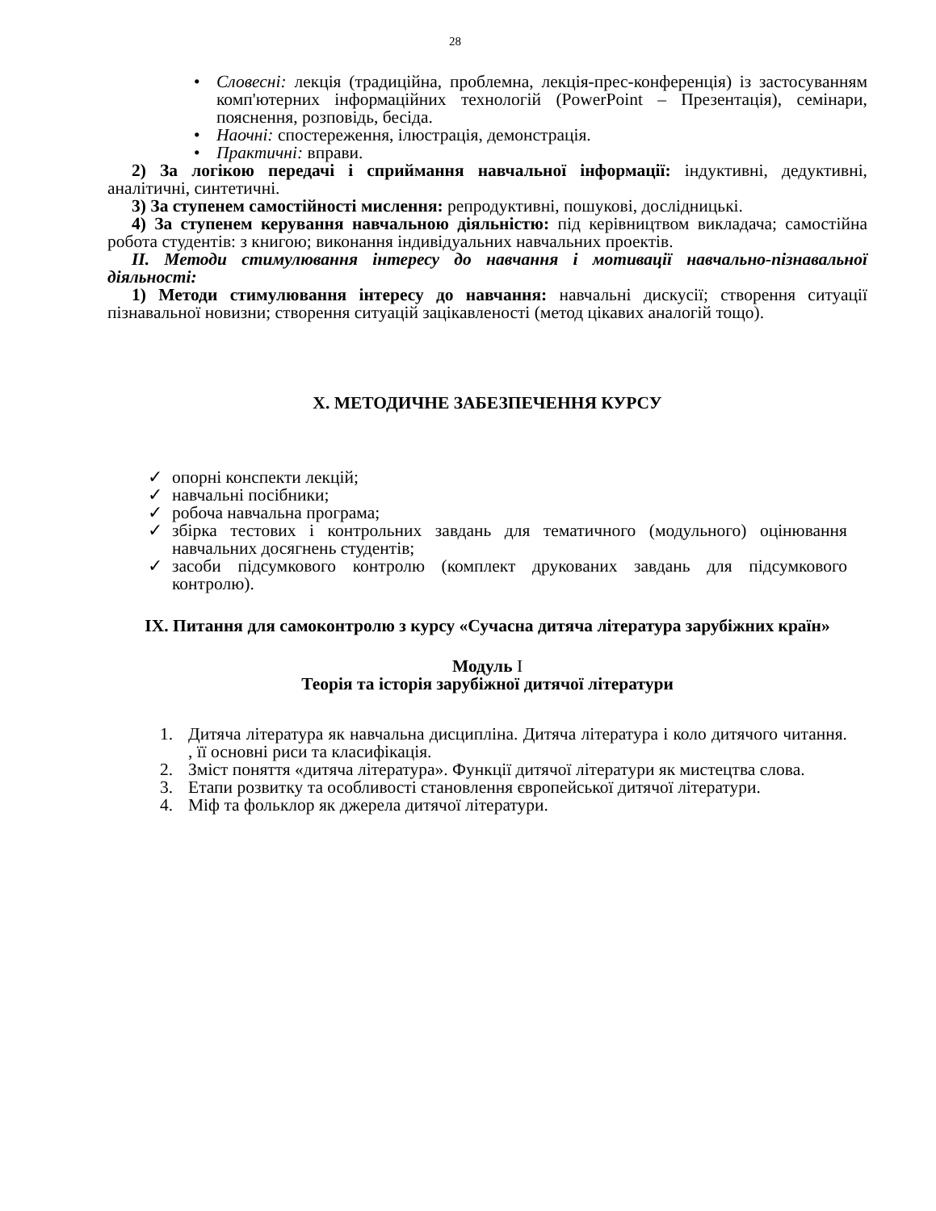28
• Словесні: лекція (традиційна, проблемна, лекція-прес-конференція) із застосуванням комп'ютерних інформаційних технологій (PowerPoint – Презентація), семінари, пояснення, розповідь, бесіда.
• Наочні: спостереження, ілюстрація, демонстрація.
• Практичні: вправи.
2) За логікою передачі і сприймання навчальної інформації: індуктивні, дедуктивні, аналітичні, синтетичні.
3) За ступенем самостійності мислення: репродуктивні, пошукові, дослідницькі.
4) За ступенем керування навчальною діяльністю: під керівництвом викладача; самостійна робота студентів: з книгою; виконання індивідуальних навчальних проектів.
ІІ. Методи стимулювання інтересу до навчання і мотивації навчально-пізнавальної діяльності:
1) Методи стимулювання інтересу до навчання: навчальні дискусії; створення ситуації пізнавальної новизни; створення ситуацій зацікавленості (метод цікавих аналогій тощо).
Х. МЕТОДИЧНЕ ЗАБЕЗПЕЧЕННЯ КУРСУ
✓ опорні конспекти лекцій;
✓ навчальні посібники;
✓ робоча навчальна програма;
✓ збірка тестових і контрольних завдань для тематичного (модульного) оцінювання навчальних досягнень студентів;
✓ засоби підсумкового контролю (комплект друкованих завдань для підсумкового контролю).
ІХ. Питання для самоконтролю з курсу «Сучасна дитяча література зарубіжних країн»
Модуль І
Теорія та історія зарубіжної дитячої літератури
1. Дитяча література як навчальна дисципліна. Дитяча література і коло дитячого читання. , її основні риси та класифікація.
2. Зміст поняття «дитяча література». Функції дитячої літератури як мистецтва слова.
3. Етапи розвитку та особливості становлення європейської дитячої літератури.
4. Міф та фольклор як джерела дитячої літератури.